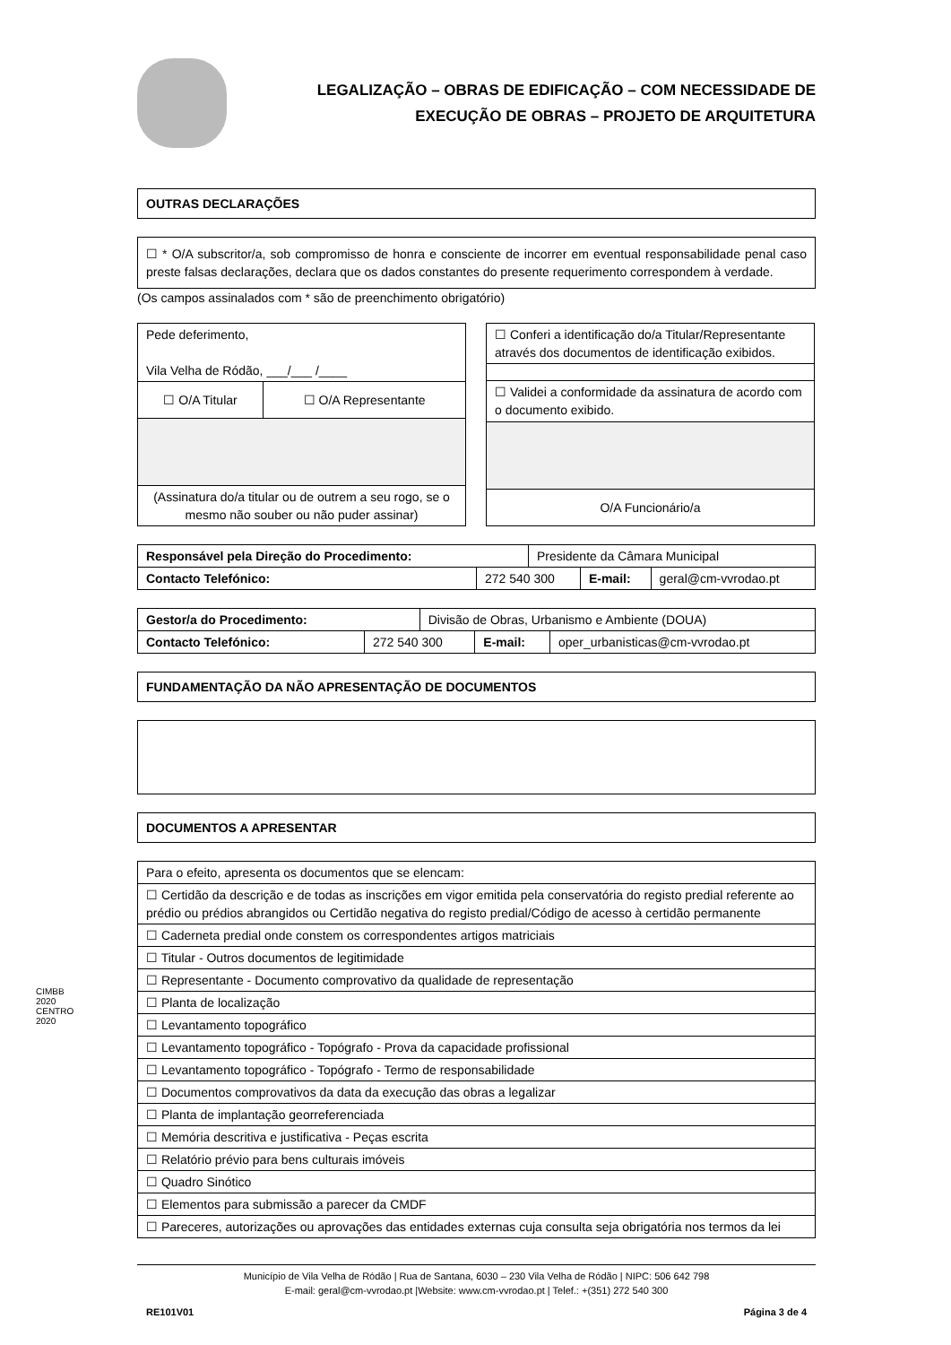LEGALIZAÇÃO – OBRAS DE EDIFICAÇÃO – COM NECESSIDADE DE
EXECUÇÃO DE OBRAS – PROJETO DE ARQUITETURA
OUTRAS DECLARAÇÕES
☐ * O/A subscritor/a, sob compromisso de honra e consciente de incorrer em eventual responsabilidade penal caso preste falsas declarações, declara que os dados constantes do presente requerimento correspondem à verdade.
(Os campos assinalados com * são de preenchimento obrigatório)
| Pede deferimento, Vila Velha de Ródão, ___/___ /____ | |
| ☐ O/A Titular | ☐ O/A Representante |
| (Assinatura do/a titular ou de outrem a seu rogo, se o mesmo não souber ou não puder assinar) | |
| ☐ Conferi a identificação do/a Titular/Representante através dos documentos de identificação exibidos. |
| ☐ Validei a conformidade da assinatura de acordo com o documento exibido. |
| O/A Funcionário/a |
| Responsável pela Direção do Procedimento: | | Presidente da Câmara Municipal | | |
| Contacto Telefónico: | 272 540 300 | | E-mail: | geral@cm-vvrodao.pt |
| Gestor/a do Procedimento: | | Divisão de Obras, Urbanismo e Ambiente (DOUA) | | |
| Contacto Telefónico: | 272 540 300 | | E-mail: | oper_urbanisticas@cm-vvrodao.pt |
FUNDAMENTAÇÃO DA NÃO APRESENTAÇÃO DE DOCUMENTOS
DOCUMENTOS A APRESENTAR
| Para o efeito, apresenta os documentos que se elencam: |
| ☐ Certidão da descrição e de todas as inscrições em vigor emitida pela conservatória do registo predial referente ao prédio ou prédios abrangidos ou Certidão negativa do registo predial/Código de acesso à certidão permanente |
| ☐ Caderneta predial onde constem os correspondentes artigos matriciais |
| ☐ Titular - Outros documentos de legitimidade |
| ☐ Representante - Documento comprovativo da qualidade de representação |
| ☐ Planta de localização |
| ☐ Levantamento topográfico |
| ☐ Levantamento topográfico - Topógrafo - Prova da capacidade profissional |
| ☐ Levantamento topográfico - Topógrafo - Termo de responsabilidade |
| ☐ Documentos comprovativos da data da execução das obras a legalizar |
| ☐ Planta de implantação georreferenciada |
| ☐ Memória descritiva e justificativa - Peças escrita |
| ☐ Relatório prévio para bens culturais imóveis |
| ☐ Quadro Sinótico |
| ☐ Elementos para submissão a parecer da CMDF |
| ☐ Pareceres, autorizações ou aprovações das entidades externas cuja consulta seja obrigatória nos termos da lei |
CIMBB
2020
CENTRO 2020
Município de Vila Velha de Ródão | Rua de Santana, 6030 – 230 Vila Velha de Ródão | NIPC: 506 642 798
E-mail: geral@cm-vvrodao.pt |Website: www.cm-vvrodao.pt | Telef.: +(351) 272 540 300
RE101V01 Página 3 de 4